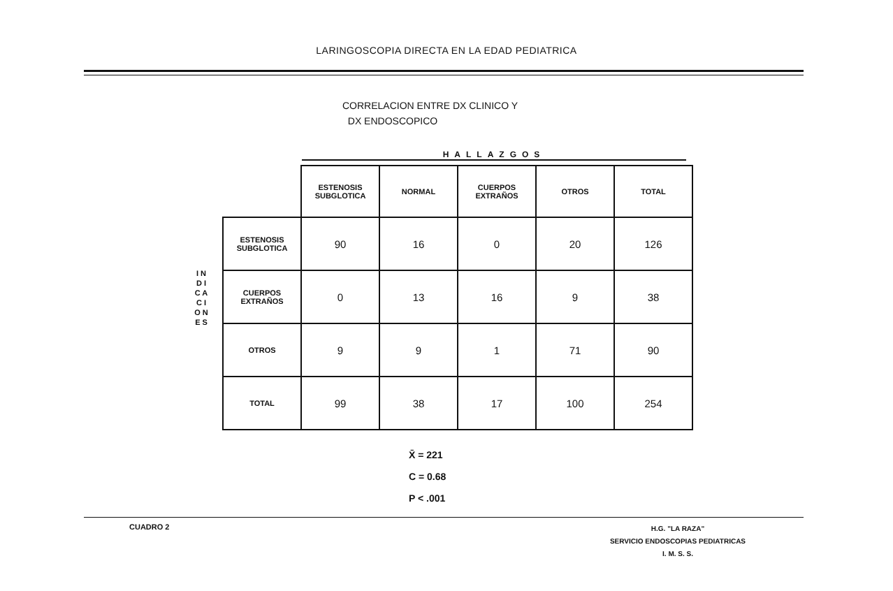LARINGOSCOPIA DIRECTA EN LA EDAD PEDIATRICA
CORRELACION ENTRE DX CLINICO Y
DX ENDOSCOPICO
HALLAZGOS
I N D I C A C I O N E S
| | ESTENOSIS SUBGLOTICA | NORMAL | CUERPOS EXTRAÑOS | OTROS | TOTAL |
| --- | --- | --- | --- | --- | --- |
| ESTENOSIS SUBGLOTICA | 90 | 16 | 0 | 20 | 126 |
| CUERPOS EXTRAÑOS | 0 | 13 | 16 | 9 | 38 |
| OTROS | 9 | 9 | 1 | 71 | 90 |
| TOTAL | 99 | 38 | 17 | 100 | 254 |
X̄ = 221
C = 0.68
P < .001
CUADRO 2
H.G. "LA RAZA"
SERVICIO ENDOSCOPIAS PEDIATRICAS
I. M. S. S.